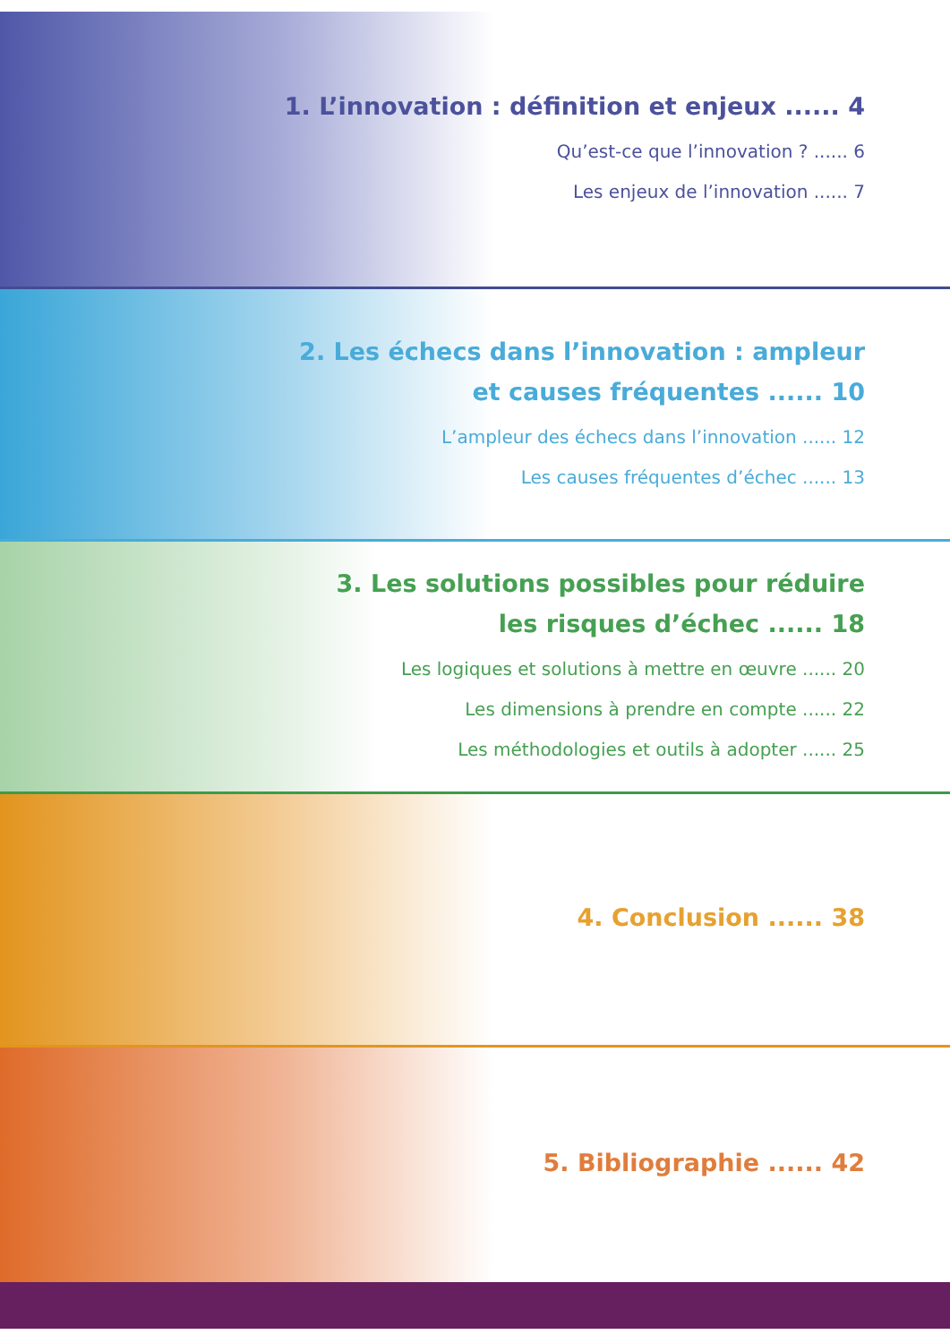1. L’innovation : définition et enjeux ...... 4
Qu’est-ce que l’innovation ? ...... 6
Les enjeux de l’innovation ...... 7
2. Les échecs dans l’innovation : ampleur
et causes fréquentes ...... 10
L’ampleur des échecs dans l’innovation ...... 12
Les causes fréquentes d’échec ...... 13
3. Les solutions possibles pour réduire
les risques d’échec ...... 18
Les logiques et solutions à mettre en œuvre ...... 20
Les dimensions à prendre en compte ...... 22
Les méthodologies et outils à adopter ...... 25
4. Conclusion ...... 38
5. Bibliographie ...... 42